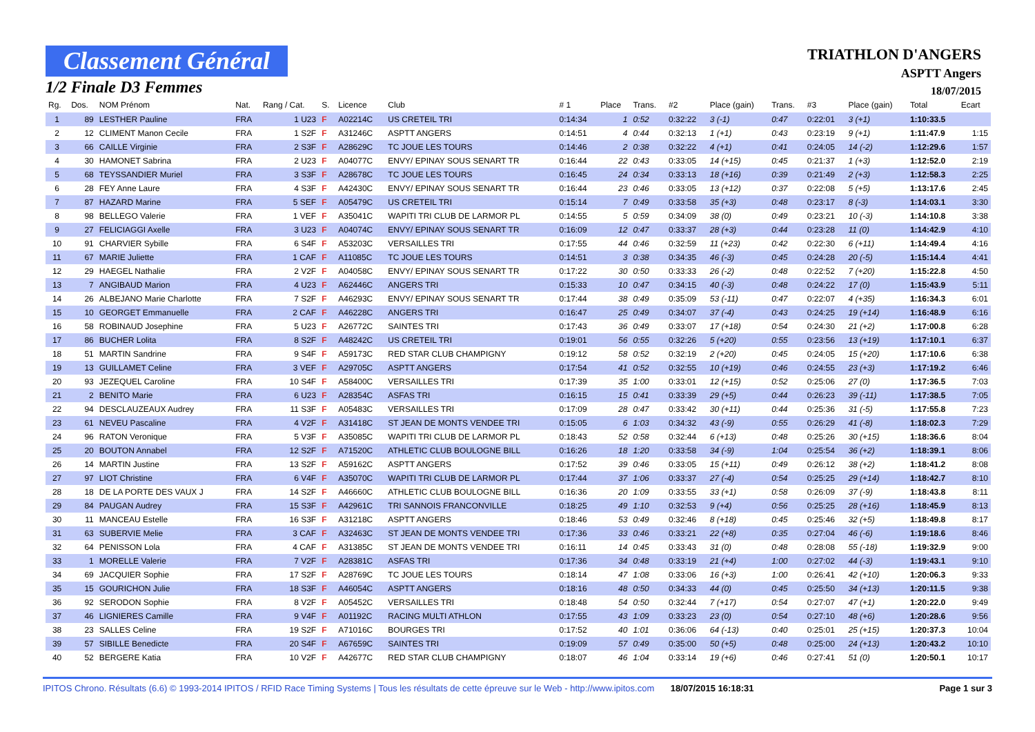Classement Général
1/2 Finale D3 Femmes
TRIATHLON D'ANGERS
ASPTT Angers
18/07/2015
| Rg. | Dos. | NOM Prénom | Nat. | Rang / Cat. | S. | Licence | Club | # 1 | Place | Trans. | #2 | Place (gain) | Trans. | #3 | Place (gain) | Total | Ecart |
| --- | --- | --- | --- | --- | --- | --- | --- | --- | --- | --- | --- | --- | --- | --- | --- | --- | --- |
| 1 | 89 | LESTHER Pauline | FRA | 1 U23 | F | A02214C | US CRETEIL TRI | 0:14:34 | 1 | 0:52 | 0:32:22 | 3 (-1) | 0:47 | 0:22:01 | 3 (+1) | 1:10:33.5 | |
| 2 | 12 | CLIMENT Manon Cecile | FRA | 1 S2F | F | A31246C | ASPTT ANGERS | 0:14:51 | 4 | 0:44 | 0:32:13 | 1 (+1) | 0:43 | 0:23:19 | 9 (+1) | 1:11:47.9 | 1:15 |
| 3 | 66 | CAILLE Virginie | FRA | 2 S3F | F | A28629C | TC JOUE LES TOURS | 0:14:46 | 2 | 0:38 | 0:32:22 | 4 (+1) | 0:41 | 0:24:05 | 14 (-2) | 1:12:29.6 | 1:57 |
| 4 | 30 | HAMONET Sabrina | FRA | 2 U23 | F | A04077C | ENVY/ EPINAY SOUS SENART TR | 0:16:44 | 22 | 0:43 | 0:33:05 | 14 (+15) | 0:45 | 0:21:37 | 1 (+3) | 1:12:52.0 | 2:19 |
| 5 | 68 | TEYSSANDIER Muriel | FRA | 3 S3F | F | A28678C | TC JOUE LES TOURS | 0:16:45 | 24 | 0:34 | 0:33:13 | 18 (+16) | 0:39 | 0:21:49 | 2 (+3) | 1:12:58.3 | 2:25 |
| 6 | 28 | FEY Anne Laure | FRA | 4 S3F | F | A42430C | ENVY/ EPINAY SOUS SENART TR | 0:16:44 | 23 | 0:46 | 0:33:05 | 13 (+12) | 0:37 | 0:22:08 | 5 (+5) | 1:13:17.6 | 2:45 |
| 7 | 87 | HAZARD Marine | FRA | 5 SEF | F | A05479C | US CRETEIL TRI | 0:15:14 | 7 | 0:49 | 0:33:58 | 35 (+3) | 0:48 | 0:23:17 | 8 (-3) | 1:14:03.1 | 3:30 |
| 8 | 98 | BELLEGO Valerie | FRA | 1 VEF | F | A35041C | WAPITI TRI CLUB DE LARMOR PL | 0:14:55 | 5 | 0:59 | 0:34:09 | 38 (0) | 0:49 | 0:23:21 | 10 (-3) | 1:14:10.8 | 3:38 |
| 9 | 27 | FELICIAGGI Axelle | FRA | 3 U23 | F | A04074C | ENVY/ EPINAY SOUS SENART TR | 0:16:09 | 12 | 0:47 | 0:33:37 | 28 (+3) | 0:44 | 0:23:28 | 11 (0) | 1:14:42.9 | 4:10 |
| 10 | 91 | CHARVIER Sybille | FRA | 6 S4F | F | A53203C | VERSAILLES TRI | 0:17:55 | 44 | 0:46 | 0:32:59 | 11 (+23) | 0:42 | 0:22:30 | 6 (+11) | 1:14:49.4 | 4:16 |
| 11 | 67 | MARIE Juliette | FRA | 1 CAF | F | A11085C | TC JOUE LES TOURS | 0:14:51 | 3 | 0:38 | 0:34:35 | 46 (-3) | 0:45 | 0:24:28 | 20 (-5) | 1:15:14.4 | 4:41 |
| 12 | 29 | HAEGEL Nathalie | FRA | 2 V2F | F | A04058C | ENVY/ EPINAY SOUS SENART TR | 0:17:22 | 30 | 0:50 | 0:33:33 | 26 (-2) | 0:48 | 0:22:52 | 7 (+20) | 1:15:22.8 | 4:50 |
| 13 | 7 | ANGIBAUD Marion | FRA | 4 U23 | F | A62446C | ANGERS TRI | 0:15:33 | 10 | 0:47 | 0:34:15 | 40 (-3) | 0:48 | 0:24:22 | 17 (0) | 1:15:43.9 | 5:11 |
| 14 | 26 | ALBEJANO Marie Charlotte | FRA | 7 S2F | F | A46293C | ENVY/ EPINAY SOUS SENART TR | 0:17:44 | 38 | 0:49 | 0:35:09 | 53 (-11) | 0:47 | 0:22:07 | 4 (+35) | 1:16:34.3 | 6:01 |
| 15 | 10 | GEORGET Emmanuelle | FRA | 2 CAF | F | A46228C | ANGERS TRI | 0:16:47 | 25 | 0:49 | 0:34:07 | 37 (-4) | 0:43 | 0:24:25 | 19 (+14) | 1:16:48.9 | 6:16 |
| 16 | 58 | ROBINAUD Josephine | FRA | 5 U23 | F | A26772C | SAINTES TRI | 0:17:43 | 36 | 0:49 | 0:33:07 | 17 (+18) | 0:54 | 0:24:30 | 21 (+2) | 1:17:00.8 | 6:28 |
| 17 | 86 | BUCHER Lolita | FRA | 8 S2F | F | A48242C | US CRETEIL TRI | 0:19:01 | 56 | 0:55 | 0:32:26 | 5 (+20) | 0:55 | 0:23:56 | 13 (+19) | 1:17:10.1 | 6:37 |
| 18 | 51 | MARTIN Sandrine | FRA | 9 S4F | F | A59173C | RED STAR CLUB CHAMPIGNY | 0:19:12 | 58 | 0:52 | 0:32:19 | 2 (+20) | 0:45 | 0:24:05 | 15 (+20) | 1:17:10.6 | 6:38 |
| 19 | 13 | GUILLAMET Celine | FRA | 3 VEF | F | A29705C | ASPTT ANGERS | 0:17:54 | 41 | 0:52 | 0:32:55 | 10 (+19) | 0:46 | 0:24:55 | 23 (+3) | 1:17:19.2 | 6:46 |
| 20 | 93 | JEZEQUEL Caroline | FRA | 10 S4F | F | A58400C | VERSAILLES TRI | 0:17:39 | 35 | 1:00 | 0:33:01 | 12 (+15) | 0:52 | 0:25:06 | 27 (0) | 1:17:36.5 | 7:03 |
| 21 | 2 | BENITO Marie | FRA | 6 U23 | F | A28354C | ASFAS TRI | 0:16:15 | 15 | 0:41 | 0:33:39 | 29 (+5) | 0:44 | 0:26:23 | 39 (-11) | 1:17:38.5 | 7:05 |
| 22 | 94 | DESCLAUZEAUX Audrey | FRA | 11 S3F | F | A05483C | VERSAILLES TRI | 0:17:09 | 28 | 0:47 | 0:33:42 | 30 (+11) | 0:44 | 0:25:36 | 31 (-5) | 1:17:55.8 | 7:23 |
| 23 | 61 | NEVEU Pascaline | FRA | 4 V2F | F | A31418C | ST JEAN DE MONTS VENDEE TRI | 0:15:05 | 6 | 1:03 | 0:34:32 | 43 (-9) | 0:55 | 0:26:29 | 41 (-8) | 1:18:02.3 | 7:29 |
| 24 | 96 | RATON Veronique | FRA | 5 V3F | F | A35085C | WAPITI TRI CLUB DE LARMOR PL | 0:18:43 | 52 | 0:58 | 0:32:44 | 6 (+13) | 0:48 | 0:25:26 | 30 (+15) | 1:18:36.6 | 8:04 |
| 25 | 20 | BOUTON Annabel | FRA | 12 S2F | F | A71520C | ATHLETIC CLUB BOULOGNE BILL | 0:16:26 | 18 | 1:20 | 0:33:58 | 34 (-9) | 1:04 | 0:25:54 | 36 (+2) | 1:18:39.1 | 8:06 |
| 26 | 14 | MARTIN Justine | FRA | 13 S2F | F | A59162C | ASPTT ANGERS | 0:17:52 | 39 | 0:46 | 0:33:05 | 15 (+11) | 0:49 | 0:26:12 | 38 (+2) | 1:18:41.2 | 8:08 |
| 27 | 97 | LIOT Christine | FRA | 6 V4F | F | A35070C | WAPITI TRI CLUB DE LARMOR PL | 0:17:44 | 37 | 1:06 | 0:33:37 | 27 (-4) | 0:54 | 0:25:25 | 29 (+14) | 1:18:42.7 | 8:10 |
| 28 | 18 | DE LA PORTE DES VAUX J | FRA | 14 S2F | F | A46660C | ATHLETIC CLUB BOULOGNE BILL | 0:16:36 | 20 | 1:09 | 0:33:55 | 33 (+1) | 0:58 | 0:26:09 | 37 (-9) | 1:18:43.8 | 8:11 |
| 29 | 84 | PAUGAN Audrey | FRA | 15 S3F | F | A42961C | TRI SANNOIS FRANCONVILLE | 0:18:25 | 49 | 1:10 | 0:32:53 | 9 (+4) | 0:56 | 0:25:25 | 28 (+16) | 1:18:45.9 | 8:13 |
| 30 | 11 | MANCEAU Estelle | FRA | 16 S3F | F | A31218C | ASPTT ANGERS | 0:18:46 | 53 | 0:49 | 0:32:46 | 8 (+18) | 0:45 | 0:25:46 | 32 (+5) | 1:18:49.8 | 8:17 |
| 31 | 63 | SUBERVIE Melie | FRA | 3 CAF | F | A32463C | ST JEAN DE MONTS VENDEE TRI | 0:17:36 | 33 | 0:46 | 0:33:21 | 22 (+8) | 0:35 | 0:27:04 | 46 (-6) | 1:19:18.6 | 8:46 |
| 32 | 64 | PENISSON Lola | FRA | 4 CAF | F | A31385C | ST JEAN DE MONTS VENDEE TRI | 0:16:11 | 14 | 0:45 | 0:33:43 | 31 (0) | 0:48 | 0:28:08 | 55 (-18) | 1:19:32.9 | 9:00 |
| 33 | 1 | MORELLE Valerie | FRA | 7 V2F | F | A28381C | ASFAS TRI | 0:17:36 | 34 | 0:48 | 0:33:19 | 21 (+4) | 1:00 | 0:27:02 | 44 (-3) | 1:19:43.1 | 9:10 |
| 34 | 69 | JACQUIER Sophie | FRA | 17 S2F | F | A28769C | TC JOUE LES TOURS | 0:18:14 | 47 | 1:08 | 0:33:06 | 16 (+3) | 1:00 | 0:26:41 | 42 (+10) | 1:20:06.3 | 9:33 |
| 35 | 15 | GOURICHON Julie | FRA | 18 S3F | F | A46054C | ASPTT ANGERS | 0:18:16 | 48 | 0:50 | 0:34:33 | 44 (0) | 0:45 | 0:25:50 | 34 (+13) | 1:20:11.5 | 9:38 |
| 36 | 92 | SERODON Sophie | FRA | 8 V2F | F | A05452C | VERSAILLES TRI | 0:18:48 | 54 | 0:50 | 0:32:44 | 7 (+17) | 0:54 | 0:27:07 | 47 (+1) | 1:20:22.0 | 9:49 |
| 37 | 46 | LIGNIERES Camille | FRA | 9 V4F | F | A01192C | RACING MULTI ATHLON | 0:17:55 | 43 | 1:09 | 0:33:23 | 23 (0) | 0:54 | 0:27:10 | 48 (+6) | 1:20:28.6 | 9:56 |
| 38 | 23 | SALLES Celine | FRA | 19 S2F | F | A71016C | BOURGES TRI | 0:17:52 | 40 | 1:01 | 0:36:06 | 64 (-13) | 0:40 | 0:25:01 | 25 (+15) | 1:20:37.3 | 10:04 |
| 39 | 57 | SIBILLE Benedicte | FRA | 20 S4F | F | A67659C | SAINTES TRI | 0:19:09 | 57 | 0:49 | 0:35:00 | 50 (+5) | 0:48 | 0:25:00 | 24 (+13) | 1:20:43.2 | 10:10 |
| 40 | 52 | BERGERE Katia | FRA | 10 V2F | F | A42677C | RED STAR CLUB CHAMPIGNY | 0:18:07 | 46 | 1:04 | 0:33:14 | 19 (+6) | 0:46 | 0:27:41 | 51 (0) | 1:20:50.1 | 10:17 |
IPITOS Chrono. Résultats (6.6) © 1993-2014 IPITOS / RFID Race Timing Systems | Tous les résultats de cette épreuve sur le Web - http://www.ipitos.com 18/07/2015 16:18:31 Page 1 sur 3